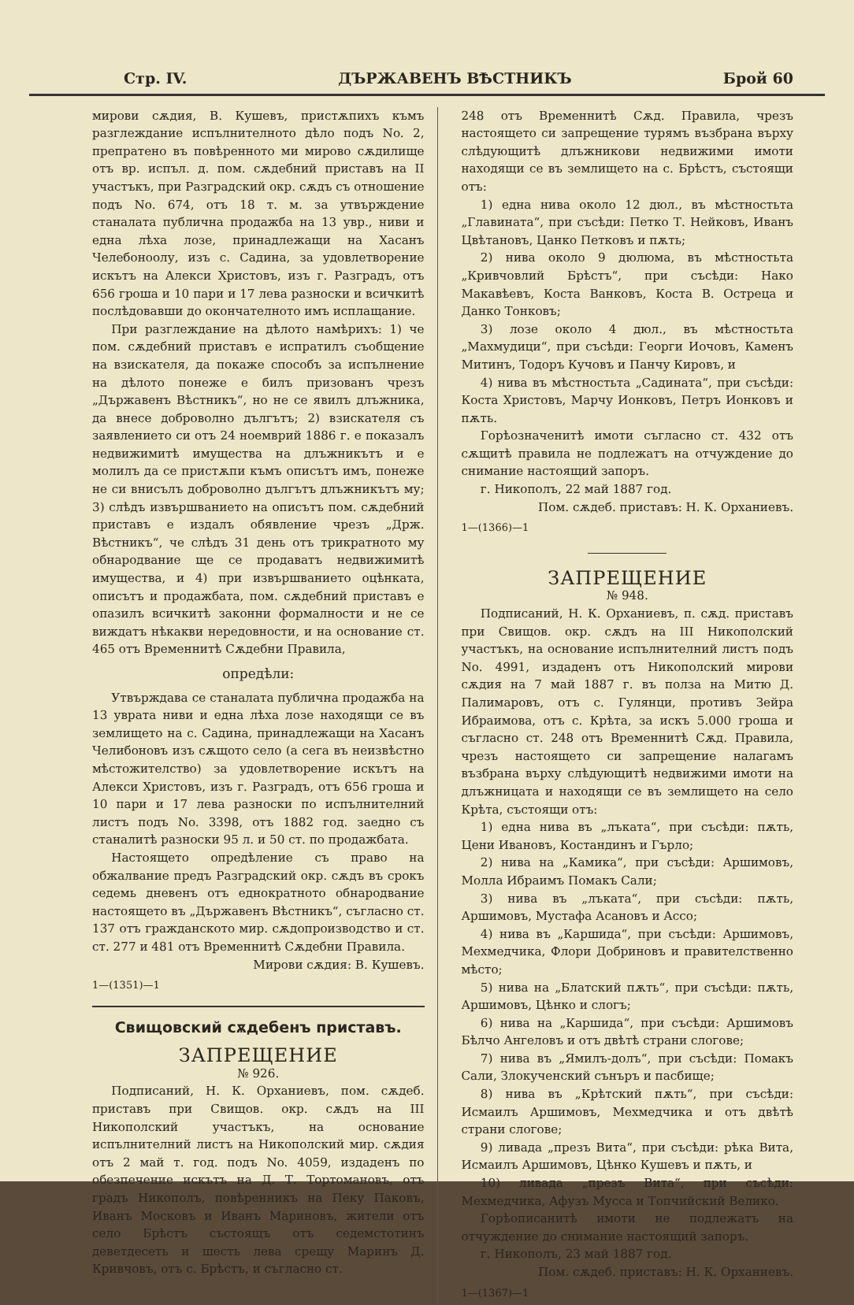Стр. IV. ДЪРЖАВЕНЪ ВѢСТНИКЪ Брой 60
мирови сѫдия, В. Кушевъ, пристѫпихъ къмъ разглеждание испълнителното дѣло подъ No. 2, препратено въ повѣренното ми мирово сѫдилище отъ вр. испъл. д. пом. сѫдебний приставъ на II участъкъ, при Разградский окр. сѫдъ съ отношение подъ No. 674, отъ 18 т. м. за утвърждение станалата публична продажба на 13 увр., ниви и една лѣха лозе, принадлежащи на Хасанъ Челебоноолу, изъ с. Садина, за удовлетворение искътъ на Алекси Христовъ, изъ г. Разградъ, отъ 656 гроша и 10 пари и 17 лева разноски и всичкитѣ послѣдовавши до окончателното имъ исплащание.
При разглеждание на дѣлото намѣрихъ: 1) че пом. сѫдебний приставъ е испратилъ съобщение на взискателя, да покаже способъ за испълнение на дѣлото понеже е билъ призованъ чрезъ „Държавенъ Вѣстникъ“, но не се явилъ длъжника, да внесе доброволно дългътъ; 2) взискателя съ заявлението си отъ 24 ноемврий 1886 г. е показалъ недвижимитѣ имущества на длъжникътъ и е молилъ да се пристѫпи къмъ описътъ имъ, понеже не си внисълъ доброволно дългътъ длъжникътъ му; 3) слѣдъ извършванието на описътъ пом. сѫдебний приставъ е издалъ обявление чрезъ „Држ. Вѣстникъ“, че слѣдъ 31 день отъ трикратното му обнародвание ще се продаватъ недвижимитѣ имущества, и 4) при извършванието оцѣнката, описътъ и продажбата, пом. сѫдебний приставъ е опазилъ всичкитѣ законни формалности и не се виждатъ нѣкакви нередовности, и на основание ст. 465 отъ Временнитѣ Сѫдебни Правила,
опредѣли:
Утвърждава се станалата публична продажба на 13 уврата ниви и една лѣха лозе находящи се въ землището на с. Садина, принадлежащи на Хасанъ Челибоновъ изъ сѫщото село (а сега въ неизвѣстно мѣстожителство) за удовлетворение искътъ на Алекси Христовъ, изъ г. Разградъ, отъ 656 гроша и 10 пари и 17 лева разноски по испълнителний листъ подъ No. 3398, отъ 1882 год. заедно съ станалитѣ разноски 95 л. и 50 ст. по продажбата.
Настоящето опредѣление съ право на обжалвание предъ Разградский окр. сѫдъ въ срокъ седемь дневенъ отъ еднократното обнародвание настоящето въ „Държавенъ Вѣстникъ“, съгласно ст. 137 отъ гражданското мир. сѫдопроизводство и ст. ст. 277 и 481 отъ Временнитѣ Сѫдебни Правила.
Мирови сѫдия: В. Кушевъ.
1—(1351)—1
Свищовский сѫдебенъ приставъ.
ЗАПРЕЩЕНИЕ
№ 926.
Подписаний, Н. К. Орханиевъ, пом. сѫдеб. приставъ при Свищов. окр. сѫдъ на III Никополский участъкъ, на основание испълнителний листъ на Никополский мир. сѫдия отъ 2 май т. год. подъ No. 4059, издаденъ по обезпечение искътъ на Д. Т. Тортомановъ, отъ градъ Никополъ, повѣренникъ на Пеку Паковъ, Иванъ Московъ и Иванъ Мариновъ, жители отъ село Брѣстъ състоящъ отъ седемстотинъ деветдесеть и шесть лева срещу Маринъ Д. Кривчовъ, отъ с. Брѣстъ, и съгласно ст.
248 отъ Временнитѣ Сѫд. Правила, чрезъ настоящето си запрещение турямъ възбрана върху слѣдующитѣ длъжникови недвижими имоти находящи се въ землището на с. Брѣстъ, състоящи отъ:
1) една нива около 12 дюл., въ мѣстностьта „Главината“, при съсѣди: Петко Т. Нейковъ, Иванъ Цвѣтановъ, Цанко Петковъ и пѫть;
2) нива около 9 дюлюма, въ мѣстностьта „Кривчовлий Брѣстъ“, при съсѣди: Нако Макавѣевъ, Коста Ванковъ, Коста В. Остреца и Данко Тонковъ;
3) лозе около 4 дюл., въ мѣстностьта „Махмудици“, при съсѣди: Георги Иочовъ, Каменъ Митинъ, Тодоръ Кучовъ и Панчу Кировъ, и
4) нива въ мѣстностьта „Садината“, при съсѣди: Коста Христовъ, Марчу Ионковъ, Петръ Ионковъ и пѫть.
Горѣозначенитѣ имоти съгласно ст. 432 отъ сѫщитѣ правила не подлежатъ на отчуждение до снимание настоящий запоръ.
г. Никополъ, 22 май 1887 год.
Пом. сѫдеб. приставъ: Н. К. Орханиевъ.
1—(1366)—1
ЗАПРЕЩЕНИЕ
№ 948.
Подписаний, Н. К. Орханиевъ, п. сѫд. приставъ при Свищов. окр. сѫдъ на III Никополский участъкъ, на основание испълнителний листъ подъ No. 4991, издаденъ отъ Никополский мирови сѫдия на 7 май 1887 г. въ полза на Митю Д. Палимаровъ, отъ с. Гулянци, противъ Зейра Ибраимова, отъ с. Крѣта, за искъ 5.000 гроша и съгласно ст. 248 отъ Временнитѣ Сѫд. Правила, чрезъ настоящето си запрещение налагамъ възбрана върху слѣдующитѣ недвижими имоти на длъжницата и находящи се въ землището на село Крѣта, състоящи отъ:
1) една нива въ „лъката“, при съсѣди: пѫть, Цени Ивановъ, Костандинъ и Гърло;
2) нива на „Камика“, при съсѣди: Аршимовъ, Молла Ибраимъ Помакъ Сали;
3) нива въ „лъката“, при съсѣди: пѫть, Аршимовъ, Мустафа Асановъ и Ассо;
4) нива въ „Каршида“, при съсѣди: Аршимовъ, Мехмедчика, Флори Добриновъ и правителственно мѣсто;
5) нива на „Блатский пѫть“, при съсѣди: пѫть, Аршимовъ, Цѣнко и слогъ;
6) нива на „Каршида“, при съсѣди: Аршимовъ Бѣлчо Ангеловъ и отъ двѣтѣ страни слогове;
7) нива въ „Ямилъ-долъ“, при съсѣди: Помакъ Сали, Злокученский сънъръ и пасбище;
8) нива въ „Крѣтский пѫть“, при съсѣди: Исмаилъ Аршимовъ, Мехмедчика и отъ двѣтѣ страни слогове;
9) ливада „презъ Вита“, при съсѣди: рѣка Вита, Исмаилъ Аршимовъ, Цѣнко Кушевъ и пѫть, и
10) ливада „презъ Вита“, при съсѣди: Мехмедчика, Афузъ Мусса и Топчийский Велико.
Горѣописанитѣ имоти не подлежатъ на отчуждение до снимание настоящий запоръ.
г. Никополъ, 23 май 1887 год.
Пом. сѫдеб. приставъ: Н. К. Орханиевъ.
1—(1367)—1